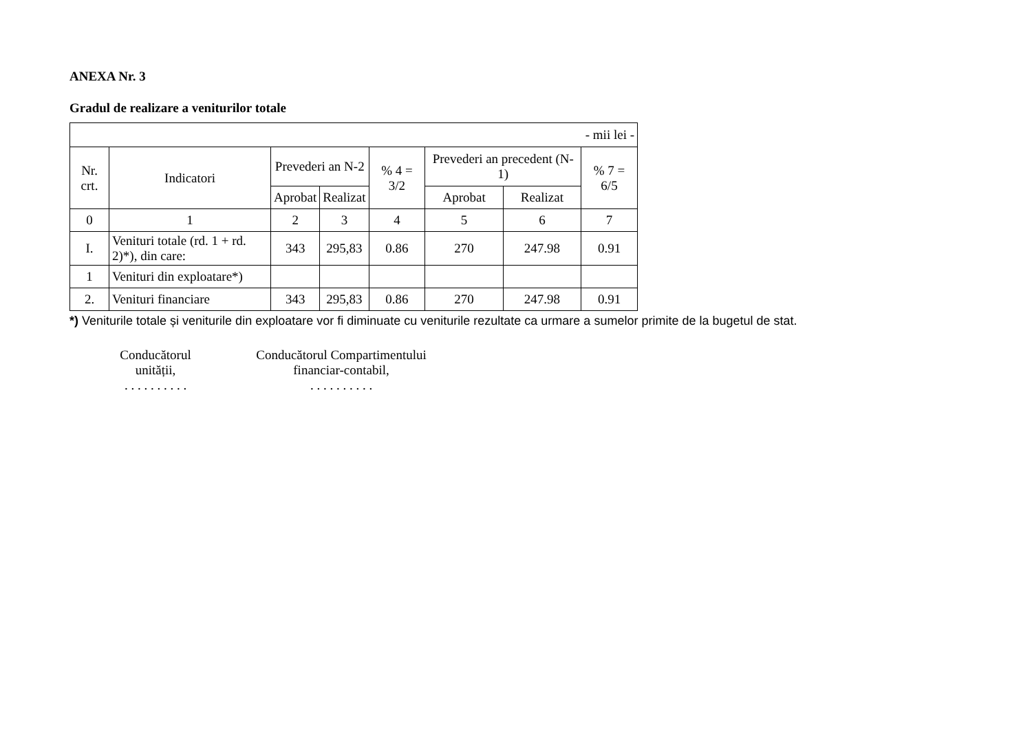ANEXA Nr. 3
Gradul de realizare a veniturilor totale
| - mii lei - | | | | | | | |
| Nr. crt. | Indicatori | Prevederi an N-2 | | % 4 = 3/2 | Prevederi an precedent (N-1) | | % 7 = 6/5 |
| | | Aprobat | Realizat | | Aprobat | Realizat | |
| 0 | 1 | 2 | 3 | 4 | 5 | 6 | 7 |
| I. | Venituri totale (rd. 1 + rd. 2)*), din care: | 343 | 295,83 | 0.86 | 270 | 247.98 | 0.91 |
| 1 | Venituri din exploatare*) | | | | | | |
| 2. | Venituri financiare | 343 | 295,83 | 0.86 | 270 | 247.98 | 0.91 |
*) Veniturile totale și veniturile din exploatare vor fi diminuate cu veniturile rezultate ca urmare a sumelor primite de la bugetul de stat.
Conducătorul
unității,
. . . . . . . . . .
Conducătorul Compartimentului
financiar-contabil,
. . . . . . . . . .